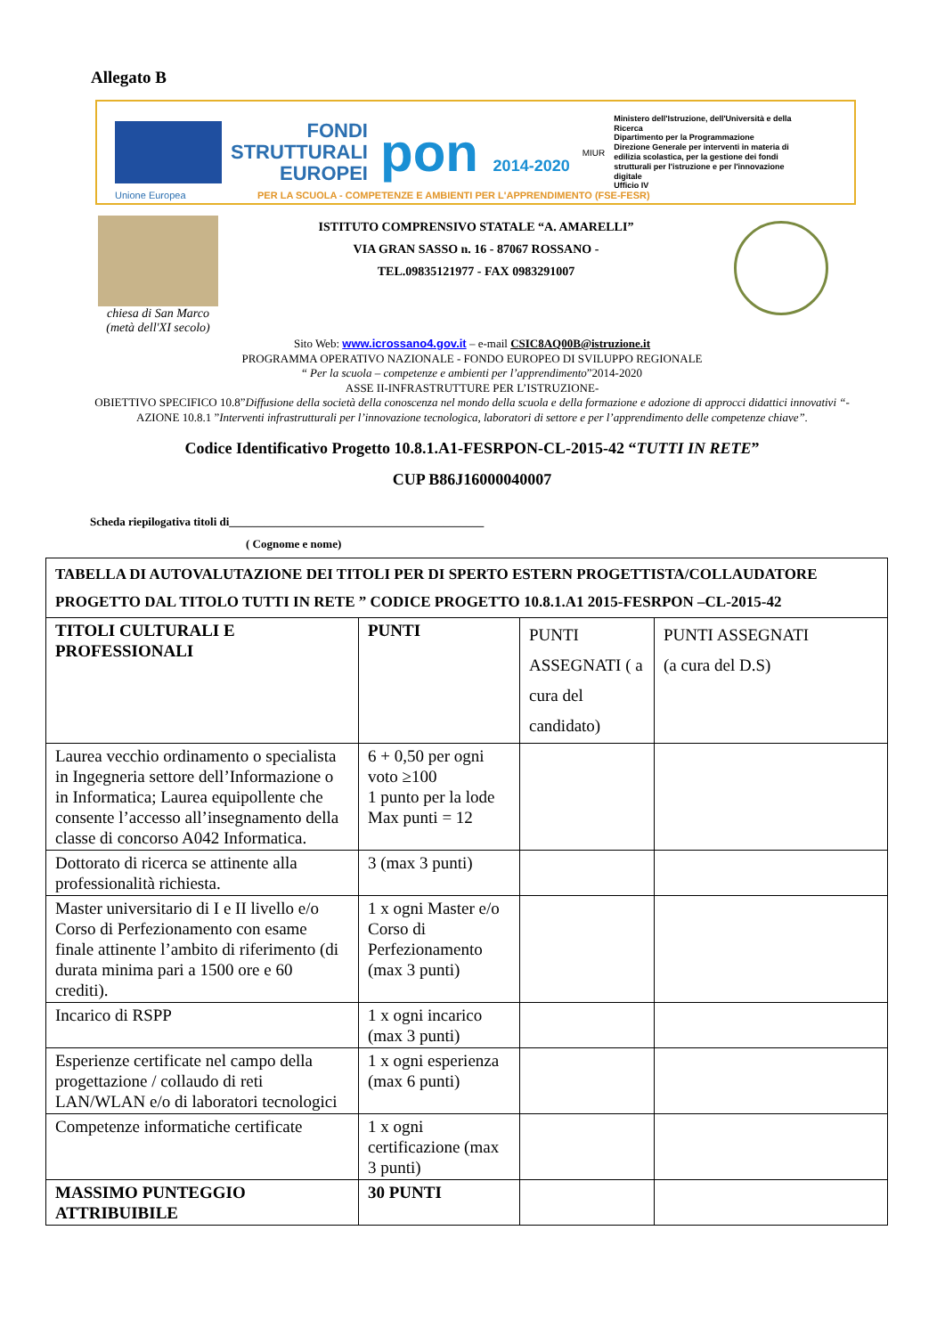Allegato B
FONDI
STRUTTURALI
EUROPEI
pon 2014-2020
MIUR
Ministero dell'Istruzione, dell'Università e della Ricerca
Dipartimento per la Programmazione
Direzione Generale per interventi in materia di edilizia scolastica, per la gestione dei fondi strutturali per l'istruzione e per l'innovazione digitale
Ufficio IV
Unione Europea PER LA SCUOLA - COMPETENZE E AMBIENTI PER L'APPRENDIMENTO (FSE-FESR)
chiesa di San Marco
(metà dell'XI secolo)
ISTITUTO COMPRENSIVO STATALE “A. AMARELLI”
VIA GRAN SASSO n. 16 - 87067 ROSSANO -
TEL.09835121977 - FAX 0983291007
Sito Web: www.icrossano4.gov.it – e-mail CSIC8AQ00B@istruzione.it
PROGRAMMA OPERATIVO NAZIONALE - FONDO EUROPEO DI SVILUPPO REGIONALE
“ Per la scuola – competenze e ambienti per l’apprendimento”2014-2020
ASSE II-INFRASTRUTTURE PER L’ISTRUZIONE-
OBIETTIVO SPECIFICO 10.8”Diffusione della società della conoscenza nel mondo della scuola e della formazione e adozione di approcci didattici innovativi “-
AZIONE 10.8.1 ”Interventi infrastrutturali per l’innovazione tecnologica, laboratori di settore e per l’apprendimento delle competenze chiave”.
Codice Identificativo Progetto 10.8.1.A1-FESRPON-CL-2015-42 “TUTTI IN RETE”
CUP B86J16000040007
Scheda riepilogativa titoli di____________________________________________
( Cognome e nome)
| TABELLA DI AUTOVALUTAZIONE DEI TITOLI PER DI SPERTO ESTERN PROGETTISTA/COLLAUDATORE PROGETTO DAL TITOLO TUTTI IN RETE ” CODICE PROGETTO 10.8.1.A1 2015-FESRPON –CL-2015-42 | | | |
| --- | --- | --- | --- |
| TITOLI CULTURALI E PROFESSIONALI | PUNTI | PUNTI ASSEGNATI ( a cura del candidato) | PUNTI ASSEGNATI (a cura del D.S) |
| Laurea vecchio ordinamento o specialista in Ingegneria settore dell’Informazione o in Informatica; Laurea equipollente che consente l’accesso all’insegnamento della classe di concorso A042 Informatica. | 6 + 0,50 per ogni voto ≥100 1 punto per la lode Max punti = 12 | | |
| Dottorato di ricerca se attinente alla professionalità richiesta. | 3 (max 3 punti) | | |
| Master universitario di I e II livello e/o Corso di Perfezionamento con esame finale attinente l’ambito di riferimento (di durata minima pari a 1500 ore e 60 crediti). | 1 x ogni Master e/o Corso di Perfezionamento (max 3 punti) | | |
| Incarico di RSPP | 1 x ogni incarico (max 3 punti) | | |
| Esperienze certificate nel campo della progettazione / collaudo di reti LAN/WLAN e/o di laboratori tecnologici | 1 x ogni esperienza (max 6 punti) | | |
| Competenze informatiche certificate | 1 x ogni certificazione (max 3 punti) | | |
| MASSIMO PUNTEGGIO ATTRIBUIBILE | 30 PUNTI | | |